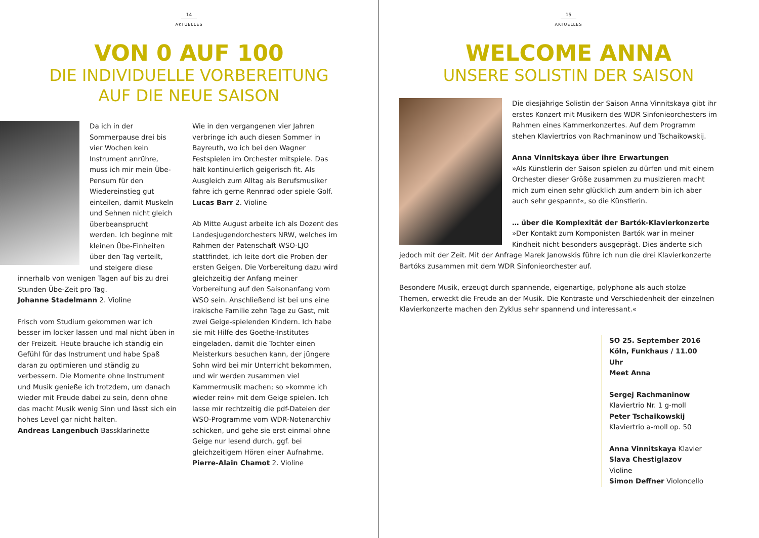14
AKTUELLES
VON 0 AUF 100
DIE INDIVIDUELLE VORBEREITUNG
AUF DIE NEUE SAISON
Da ich in der Sommerpause drei bis vier Wochen kein Instrument anrühre, muss ich mir mein Übe-Pensum für den Wiedereinstieg gut einteilen, damit Muskeln und Sehnen nicht gleich überbeansprucht werden. Ich beginne mit kleinen Übe-Einheiten über den Tag verteilt, und steigere diese innerhalb von wenigen Tagen auf bis zu drei Stunden Übe-Zeit pro Tag.
Johanne Stadelmann 2. Violine
Frisch vom Studium gekommen war ich besser im locker lassen und mal nicht üben in der Freizeit. Heute brauche ich ständig ein Gefühl für das Instrument und habe Spaß daran zu optimieren und ständig zu verbessern. Die Momente ohne Instrument und Musik genieße ich trotzdem, um danach wieder mit Freude dabei zu sein, denn ohne das macht Musik wenig Sinn und lässt sich ein hohes Level gar nicht halten.
Andreas Langenbuch Bassklarinette
Wie in den vergangenen vier Jahren verbringe ich auch diesen Sommer in Bayreuth, wo ich bei den Wagner Festspielen im Orchester mitspiele. Das hält kontinuierlich geigerisch fit. Als Ausgleich zum Alltag als Berufsmusiker fahre ich gerne Rennrad oder spiele Golf.
Lucas Barr 2. Violine
Ab Mitte August arbeite ich als Dozent des Landesjugendorchesters NRW, welches im Rahmen der Patenschaft WSO-LJO stattfindet, ich leite dort die Proben der ersten Geigen. Die Vorbereitung dazu wird gleichzeitig der Anfang meiner Vorbereitung auf den Saisonanfang vom WSO sein. Anschließend ist bei uns eine irakische Familie zehn Tage zu Gast, mit zwei Geige-spielenden Kindern. Ich habe sie mit Hilfe des Goethe-Institutes eingeladen, damit die Tochter einen Meisterkurs besuchen kann, der jüngere Sohn wird bei mir Unterricht bekommen, und wir werden zusammen viel Kammermusik machen; so »komme ich wieder rein« mit dem Geige spielen. Ich lasse mir rechtzeitig die pdf-Dateien der WSO-Programme vom WDR-Notenarchiv schicken, und gehe sie erst einmal ohne Geige nur lesend durch, ggf. bei gleichzeitigem Hören einer Aufnahme.
Pierre-Alain Chamot 2. Violine
15
AKTUELLES
WELCOME ANNA
UNSERE SOLISTIN DER SAISON
Die diesjährige Solistin der Saison Anna Vinnitskaya gibt ihr erstes Konzert mit Musikern des WDR Sinfonieorchesters im Rahmen eines Kammerkonzertes. Auf dem Programm stehen Klaviertrios von Rachmaninow und Tschaikowskij.
Anna Vinnitskaya über ihre Erwartungen
»Als Künstlerin der Saison spielen zu dürfen und mit einem Orchester dieser Größe zusammen zu musizieren macht mich zum einen sehr glücklich zum andern bin ich aber auch sehr gespannt«, so die Künstlerin.
… über die Komplexität der Bartók-Klavierkonzerte
»Der Kontakt zum Komponisten Bartók war in meiner Kindheit nicht besonders ausgeprägt. Dies änderte sich jedoch mit der Zeit. Mit der Anfrage Marek Janowskis führe ich nun die drei Klavierkonzerte Bartóks zusammen mit dem WDR Sinfonieorchester auf.
Besondere Musik, erzeugt durch spannende, eigenartige, polyphone als auch stolze Themen, erweckt die Freude an der Musik. Die Kontraste und Verschiedenheit der einzelnen Klavierkonzerte machen den Zyklus sehr spannend und interessant.«
SO 25. September 2016
Köln, Funkhaus / 11.00 Uhr
Meet Anna
Sergej Rachmaninow
Klaviertrio Nr. 1 g-moll
Peter Tschaikowskij
Klaviertrio a-moll op. 50
Anna Vinnitskaya Klavier
Slava Chestiglazov Violine
Simon Deffner Violoncello